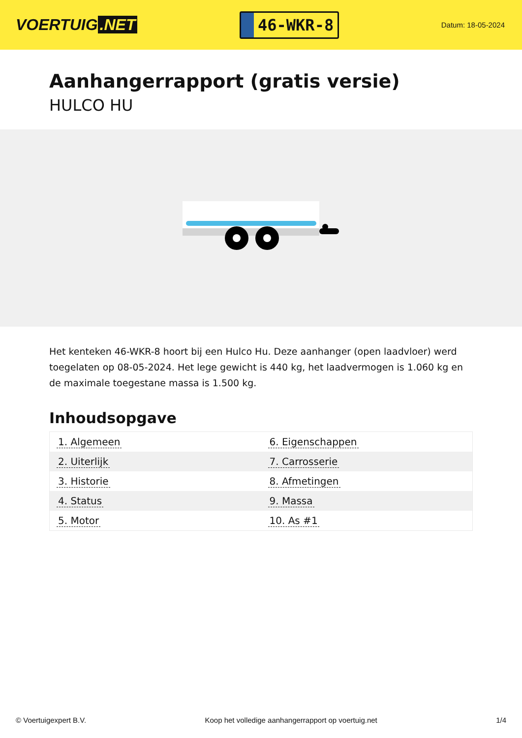VOERTUIG.NET
46-WKR-8
Datum: 18-05-2024
Aanhangerrapport (gratis versie)
HULCO HU
Het kenteken 46-WKR-8 hoort bij een Hulco Hu. Deze aanhanger (open laadvloer) werd toegelaten op 08-05-2024. Het lege gewicht is 440 kg, het laadvermogen is 1.060 kg en de maximale toegestane massa is 1.500 kg.
Inhoudsopgave
| 1. Algemeen | 6. Eigenschappen |
| 2. Uiterlijk | 7. Carrosserie |
| 3. Historie | 8. Afmetingen |
| 4. Status | 9. Massa |
| 5. Motor | 10. As #1 |
© Voertuigexpert B.V. Koop het volledige aanhangerrapport op voertuig.net 1/4